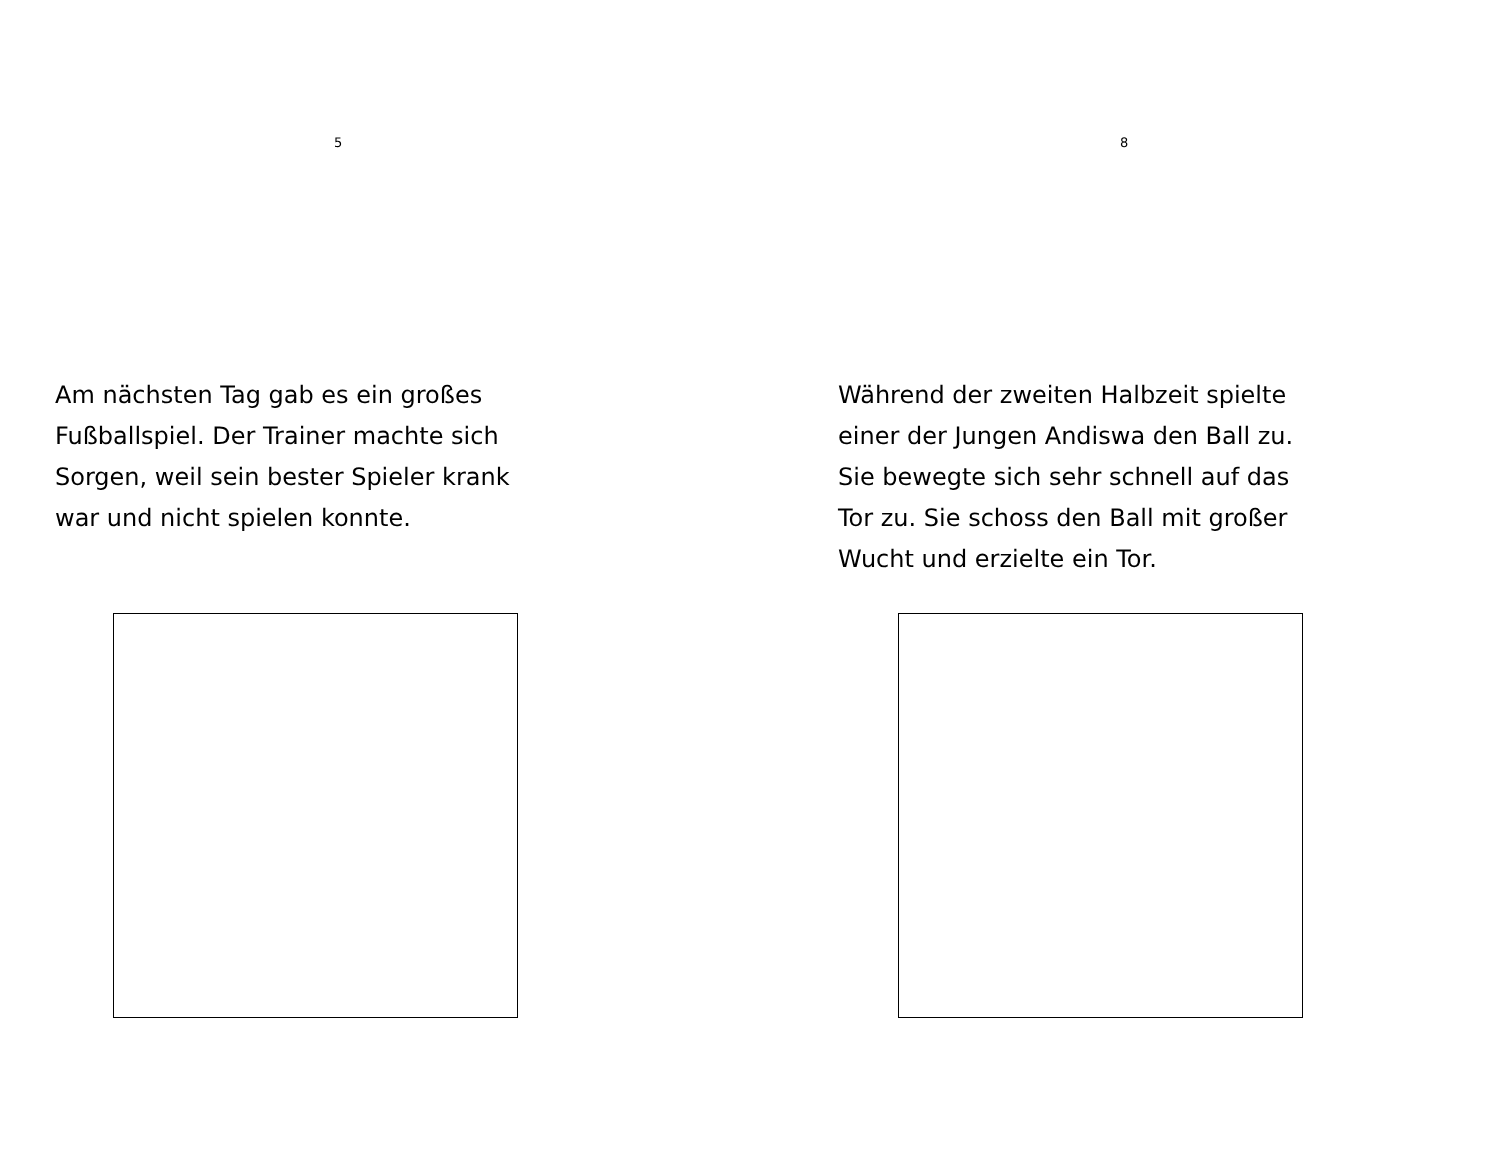5
Am nächsten Tag gab es ein großes
Fußballspiel. Der Trainer machte sich
Sorgen, weil sein bester Spieler krank
war und nicht spielen konnte.
8
Während der zweiten Halbzeit spielte
einer der Jungen Andiswa den Ball zu.
Sie bewegte sich sehr schnell auf das
Tor zu. Sie schoss den Ball mit großer
Wucht und erzielte ein Tor.